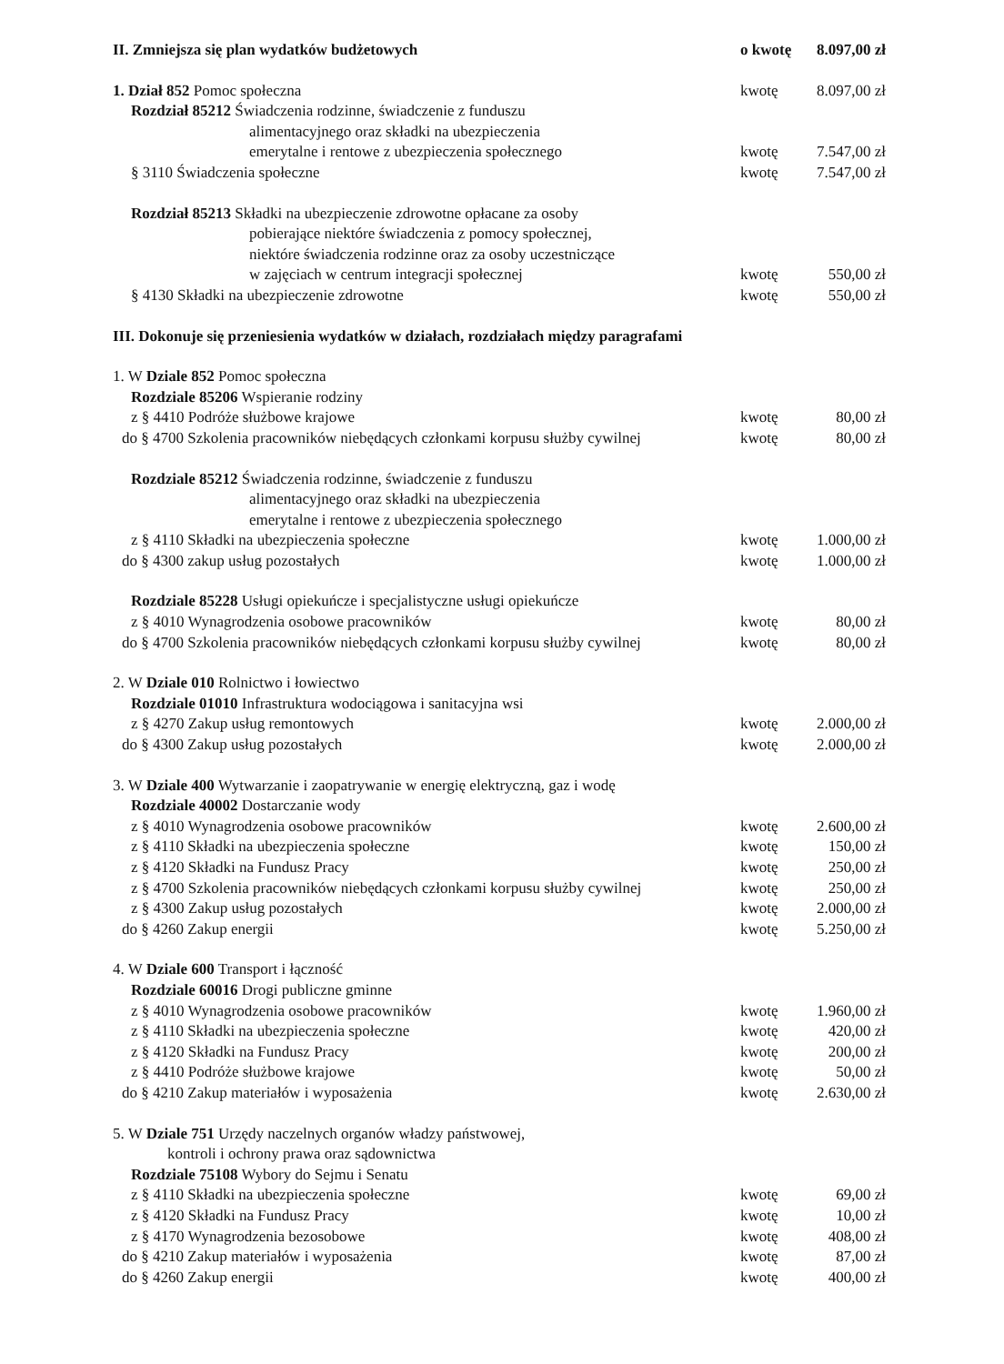II. Zmniejsza się plan wydatków budżetowych
o kwotę
8.097,00 zł
1. Dział 852 Pomoc społeczna kwotę 8.097,00 zł
Rozdział 85212 Świadczenia rodzinne, świadczenie z funduszu
alimentacyjnego oraz składki na ubezpieczenia
emerytalne i rentowe z ubezpieczenia społecznego
kwotę 7.547,00 zł
§ 3110 Świadczenia społeczne kwotę 7.547,00 zł
Rozdział 85213 Składki na ubezpieczenie zdrowotne opłacane za osoby
pobierające niektóre świadczenia z pomocy społecznej,
niektóre świadczenia rodzinne oraz za osoby uczestniczące
w zajęciach w centrum integracji społecznej
kwotę 550,00 zł
§ 4130 Składki na ubezpieczenie zdrowotne
kwotę 550,00 zł
III. Dokonuje się przeniesienia wydatków w działach, rozdziałach między paragrafami
1. W Dziale 852 Pomoc społeczna
Rozdziale 85206 Wspieranie rodziny
z § 4410 Podróże służbowe krajowe
kwotę 80,00 zł
do § 4700 Szkolenia pracowników niebędących członkami korpusu służby cywilnej
kwotę 80,00 zł
Rozdziale 85212 Świadczenia rodzinne, świadczenie z funduszu
alimentacyjnego oraz składki na ubezpieczenia
emerytalne i rentowe z ubezpieczenia społecznego
z § 4110 Składki na ubezpieczenia społeczne
kwotę 1.000,00 zł
do § 4300 zakup usług pozostałych
kwotę 1.000,00 zł
Rozdziale 85228 Usługi opiekuńcze i specjalistyczne usługi opiekuńcze
z § 4010 Wynagrodzenia osobowe pracowników
kwotę 80,00 zł
do § 4700 Szkolenia pracowników niebędących członkami korpusu służby cywilnej
kwotę 80,00 zł
2. W Dziale 010 Rolnictwo i łowiectwo
Rozdziale 01010 Infrastruktura wodociągowa i sanitacyjna wsi
z § 4270 Zakup usług remontowych
kwotę 2.000,00 zł
do § 4300 Zakup usług pozostałych
kwotę 2.000,00 zł
3. W Dziale 400 Wytwarzanie i zaopatrywanie w energię elektryczną, gaz i wodę
Rozdziale 40002 Dostarczanie wody
z § 4010 Wynagrodzenia osobowe pracowników
kwotę 2.600,00 zł
z § 4110 Składki na ubezpieczenia społeczne
kwotę 150,00 zł
z § 4120 Składki na Fundusz Pracy
kwotę 250,00 zł
z § 4700 Szkolenia pracowników niebędących członkami korpusu służby cywilnej
kwotę 250,00 zł
z § 4300 Zakup usług pozostałych
kwotę 2.000,00 zł
do § 4260 Zakup energii kwotę 5.250,00 zł
4. W Dziale 600 Transport i łączność
Rozdziale 60016 Drogi publiczne gminne
z § 4010 Wynagrodzenia osobowe pracowników
kwotę 1.960,00 zł
z § 4110 Składki na ubezpieczenia społeczne
kwotę 420,00 zł
z § 4120 Składki na Fundusz Pracy
kwotę 200,00 zł
z § 4410 Podróże służbowe krajowe
kwotę 50,00 zł
do § 4210 Zakup materiałów i wyposażenia
kwotę 2.630,00 zł
5. W Dziale 751 Urzędy naczelnych organów władzy państwowej,
kontroli i ochrony prawa oraz sądownictwa
Rozdziale 75108 Wybory do Sejmu i Senatu
z § 4110 Składki na ubezpieczenia społeczne
kwotę 69,00 zł
z § 4120 Składki na Fundusz Pracy
kwotę 10,00 zł
z § 4170 Wynagrodzenia bezosobowe
kwotę 408,00 zł
do § 4210 Zakup materiałów i wyposażenia
kwotę 87,00 zł
do § 4260 Zakup energii kwotę 400,00 zł